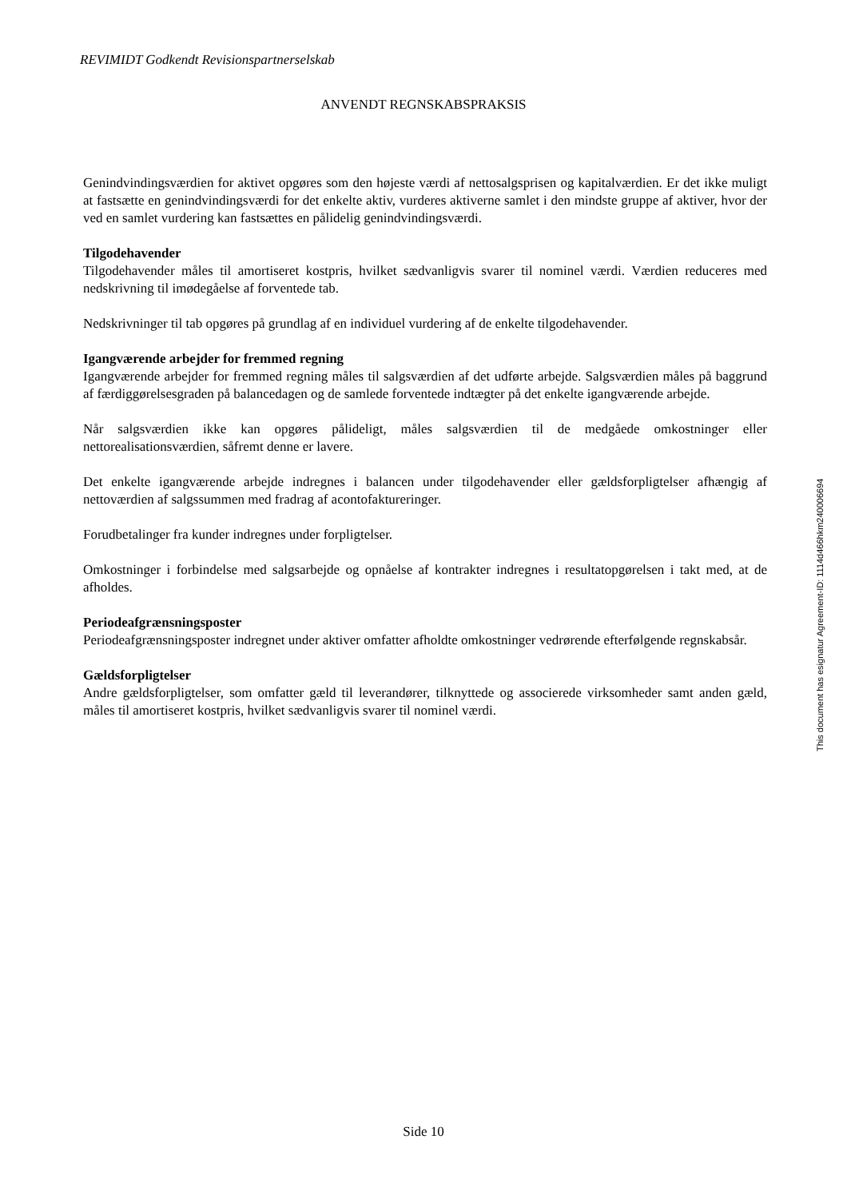REVIMIDT Godkendt Revisionspartnerselskab
ANVENDT REGNSKABSPRAKSIS
Genindvindingsværdien for aktivet opgøres som den højeste værdi af nettosalgsprisen og kapitalværdien. Er det ikke muligt at fastsætte en genindvindingsværdi for det enkelte aktiv, vurderes aktiverne samlet i den mindste gruppe af aktiver, hvor der ved en samlet vurdering kan fastsættes en pålidelig genindvindingsværdi.
Tilgodehavender
Tilgodehavender måles til amortiseret kostpris, hvilket sædvanligvis svarer til nominel værdi. Værdien reduceres med nedskrivning til imødegåelse af forventede tab.
Nedskrivninger til tab opgøres på grundlag af en individuel vurdering af de enkelte tilgodehavender.
Igangværende arbejder for fremmed regning
Igangværende arbejder for fremmed regning måles til salgsværdien af det udførte arbejde. Salgsværdien måles på baggrund af færdiggørelsesgraden på balancedagen og de samlede forventede indtægter på det enkelte igangværende arbejde.
Når salgsværdien ikke kan opgøres pålideligt, måles salgsværdien til de medgåede omkostninger eller nettorealisationsværdien, såfremt denne er lavere.
Det enkelte igangværende arbejde indregnes i balancen under tilgodehavender eller gældsforpligtelser afhængig af nettoværdien af salgssummen med fradrag af acontofaktureringer.
Forudbetalinger fra kunder indregnes under forpligtelser.
Omkostninger i forbindelse med salgsarbejde og opnåelse af kontrakter indregnes i resultatopgørelsen i takt med, at de afholdes.
Periodeafgrænsningsposter
Periodeafgrænsningsposter indregnet under aktiver omfatter afholdte omkostninger vedrørende efterfølgende regnskabsår.
Gældsforpligtelser
Andre gældsforpligtelser, som omfatter gæld til leverandører, tilknyttede og associerede virksomheder samt anden gæld, måles til amortiseret kostpris, hvilket sædvanligvis svarer til nominel værdi.
This document has esignatur Agreement-ID: 1114d466hkm240006694
Side 10